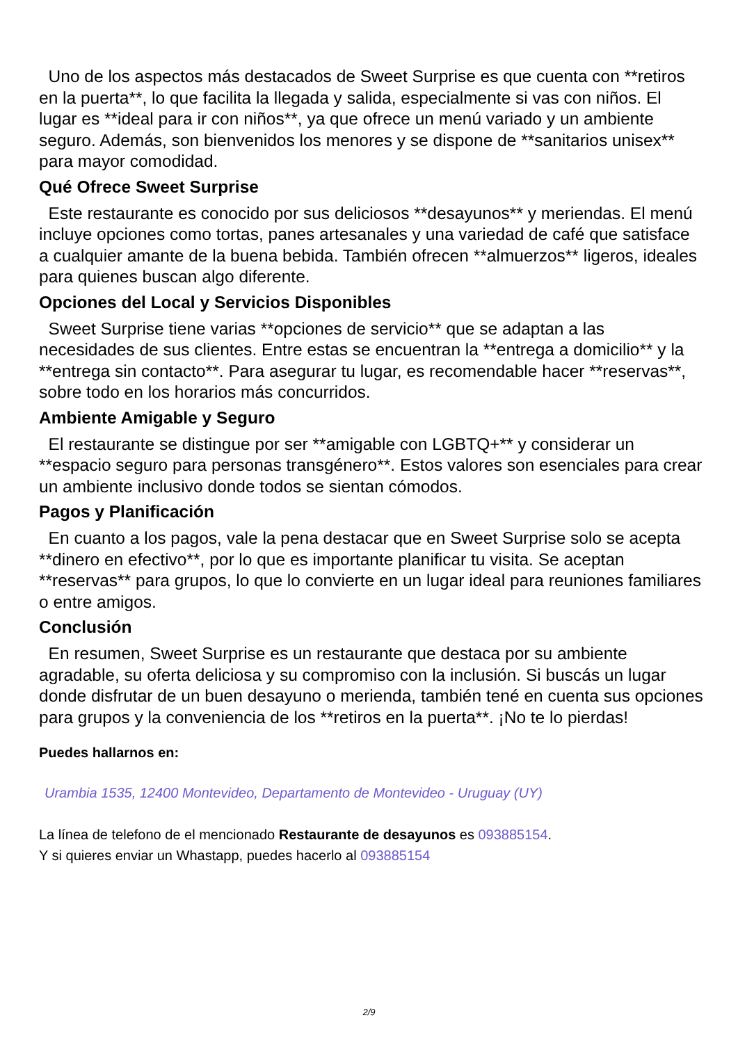Uno de los aspectos más destacados de Sweet Surprise es que cuenta con **retiros en la puerta**, lo que facilita la llegada y salida, especialmente si vas con niños. El lugar es **ideal para ir con niños**, ya que ofrece un menú variado y un ambiente seguro. Además, son bienvenidos los menores y se dispone de **sanitarios unisex** para mayor comodidad.
Qué Ofrece Sweet Surprise
Este restaurante es conocido por sus deliciosos **desayunos** y meriendas. El menú incluye opciones como tortas, panes artesanales y una variedad de café que satisface a cualquier amante de la buena bebida. También ofrecen **almuerzos** ligeros, ideales para quienes buscan algo diferente.
Opciones del Local y Servicios Disponibles
Sweet Surprise tiene varias **opciones de servicio** que se adaptan a las necesidades de sus clientes. Entre estas se encuentran la **entrega a domicilio** y la **entrega sin contacto**. Para asegurar tu lugar, es recomendable hacer **reservas**, sobre todo en los horarios más concurridos.
Ambiente Amigable y Seguro
El restaurante se distingue por ser **amigable con LGBTQ+** y considerar un **espacio seguro para personas transgénero**. Estos valores son esenciales para crear un ambiente inclusivo donde todos se sientan cómodos.
Pagos y Planificación
En cuanto a los pagos, vale la pena destacar que en Sweet Surprise solo se acepta **dinero en efectivo**, por lo que es importante planificar tu visita. Se aceptan **reservas** para grupos, lo que lo convierte en un lugar ideal para reuniones familiares o entre amigos.
Conclusión
En resumen, Sweet Surprise es un restaurante que destaca por su ambiente agradable, su oferta deliciosa y su compromiso con la inclusión. Si buscás un lugar donde disfrutar de un buen desayuno o merienda, también tené en cuenta sus opciones para grupos y la conveniencia de los **retiros en la puerta**. ¡No te lo pierdas!
Puedes hallarnos en:
Urambia 1535, 12400 Montevideo, Departamento de Montevideo - Uruguay (UY)
La línea de telefono de el mencionado Restaurante de desayunos es 093885154.
Y si quieres enviar un Whastapp, puedes hacerlo al 093885154
2/9